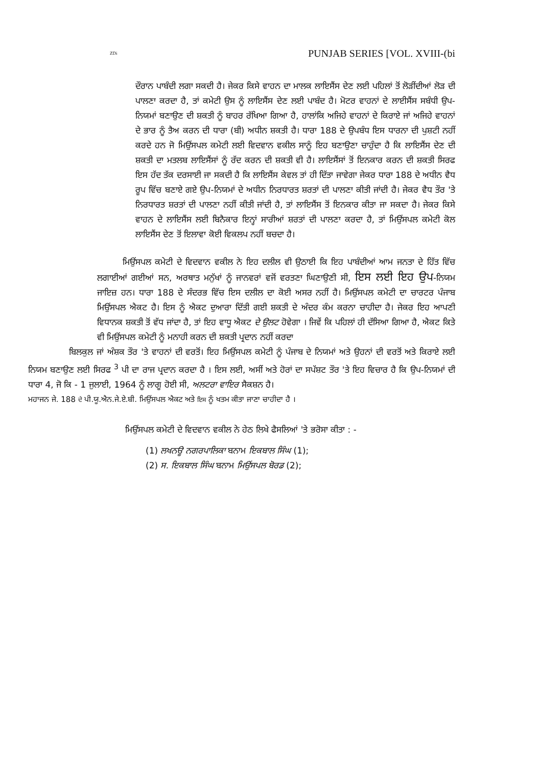ZDi PUNJAB SERIES [VOL. XVIII-(bi
ਦੌਰਾਨ ਪਾਬੰਦੀ ਲਗਾ ਸਕਦੀ ਹੈ। ਜੇਕਰ ਕਿਸੇ ਵਾਹਨ ਦਾ ਮਾਲਕ ਲਾਇਸੈਂਸ ਦੇਣ ਲਈ ਪਹਿਲਾਂ ਤੋਂ ਲੋੜੀਂਦੀਆਂ ਲੋੜ ਦੀ ਪਾਲਣਾ ਕਰਦਾ ਹੈ, ਤਾਂ ਕਮੇਟੀ ਉਸ ਨੂੰ ਲਾਇਸੈਂਸ ਦੇਣ ਲਈ ਪਾਬੰਦ ਹੈ। ਮੋਟਰ ਵਾਹਨਾਂ ਦੇ ਲਾਈਸੈਂਸ ਸਬੰਧੀ ਉਪ-ਨਿਯਮਾਂ ਬਣਾਉਣ ਦੀ ਸ਼ਕਤੀ ਨੂੰ ਬਾਹਰ ਰੱਖਿਆ ਗਿਆ ਹੈ, ਹਾਲਾਂਕਿ ਅਜਿਹੇ ਵਾਹਨਾਂ ਦੇ ਕਿਰਾਏ ਜਾਂ ਅਜਿਹੇ ਵਾਹਨਾਂ ਦੇ ਭਾਰ ਨੂੰ ਤੈਅ ਕਰਨ ਦੀ ਧਾਰਾ (ਬੀ) ਅਧੀਨ ਸ਼ਕਤੀ ਹੈ। ਧਾਰਾ 188 ਦੇ ਉਪਬੰਧ ਇਸ ਧਾਰਨਾ ਦੀ ਪੁਸ਼ਟੀ ਨਹੀਂ ਕਰਦੇ ਹਨ ਜੋ ਮਿਉਂਸਪਲ ਕਮੇਟੀ ਲਈ ਵਿਦਵਾਨ ਵਕੀਲ ਸਾਨੂੰ ਇਹ ਬਣਾਉਣਾ ਚਾਹੁੰਦਾ ਹੈ ਕਿ ਲਾਇਸੈਂਸ ਦੇਣ ਦੀ ਸ਼ਕਤੀ ਦਾ ਮਤਲਬ ਲਾਇਸੈਂਸਾਂ ਨੂੰ ਰੱਦ ਕਰਨ ਦੀ ਸ਼ਕਤੀ ਵੀ ਹੈ। ਲਾਇਸੈਂਸਾਂ ਤੋਂ ਇਨਕਾਰ ਕਰਨ ਦੀ ਸ਼ਕਤੀ ਸਿਰਫ ਇਸ ਹੱਦ ਤੱਕ ਦਰਸਾਈ ਜਾ ਸਕਦੀ ਹੈ ਕਿ ਲਾਇਸੈਂਸ ਕੇਵਲ ਤਾਂ ਹੀ ਦਿੱਤਾ ਜਾਵੇਗਾ ਜੇਕਰ ਧਾਰਾ 188 ਦੇ ਅਧੀਨ ਵੈਧ ਰੂਪ ਵਿੱਚ ਬਣਾਏ ਗਏ ਉਪ-ਨਿਯਮਾਂ ਦੇ ਅਧੀਨ ਨਿਰਧਾਰਤ ਸ਼ਰਤਾਂ ਦੀ ਪਾਲਣਾ ਕੀਤੀ ਜਾਂਦੀ ਹੈ। ਜੇਕਰ ਵੈਧ ਤੌਰ 'ਤੇ ਨਿਰਧਾਰਤ ਸ਼ਰਤਾਂ ਦੀ ਪਾਲਣਾ ਨਹੀਂ ਕੀਤੀ ਜਾਂਦੀ ਹੈ, ਤਾਂ ਲਾਇਸੈਂਸ ਤੋਂ ਇਨਕਾਰ ਕੀਤਾ ਜਾ ਸਕਦਾ ਹੈ। ਜੇਕਰ ਕਿਸੇ ਵਾਹਨ ਦੇ ਲਾਇਸੈਂਸ ਲਈ ਬਿਨੈਕਾਰ ਇਨ੍ਹਾਂ ਸਾਰੀਆਂ ਸ਼ਰਤਾਂ ਦੀ ਪਾਲਣਾ ਕਰਦਾ ਹੈ, ਤਾਂ ਮਿਉਂਸਪਲ ਕਮੇਟੀ ਕੋਲ ਲਾਇਸੈਂਸ ਦੇਣ ਤੋਂ ਇਲਾਵਾ ਕੋਈ ਵਿਕਲਪ ਨਹੀਂ ਬਚਦਾ ਹੈ।
ਮਿਉਂਸਪਲ ਕਮੇਟੀ ਦੇ ਵਿਦਵਾਨ ਵਕੀਲ ਨੇ ਇਹ ਦਲੀਲ ਵੀ ਉਠਾਈ ਕਿ ਇਹ ਪਾਬੰਦੀਆਂ ਆਮ ਜਨਤਾ ਦੇ ਹਿੱਤ ਵਿੱਚ ਲਗਾਈਆਂ ਗਈਆਂ ਸਨ, ਅਰਥਾਤ ਮਨੁੱਖਾਂ ਨੂੰ ਜਾਨਵਰਾਂ ਵਜੋਂ ਵਰਤਣਾ ਘਿਣਾਉਣੀ ਸੀ, ਇਸ ਲਈ ਇਹ ਉਪ-ਨਿਯਮ ਜਾਇਜ਼ ਹਨ। ਧਾਰਾ 188 ਦੇ ਸੰਦਰਭ ਵਿੱਚ ਇਸ ਦਲੀਲ ਦਾ ਕੋਈ ਅਸਰ ਨਹੀਂ ਹੈ। ਮਿਉਂਸਪਲ ਕਮੇਟੀ ਦਾ ਚਾਰਟਰ ਪੰਜਾਬ ਮਿਉਂਸਪਲ ਐਕਟ ਹੈ। ਇਸ ਨੂੰ ਐਕਟ ਦੁਆਰਾ ਦਿੱਤੀ ਗਈ ਸ਼ਕਤੀ ਦੇ ਅੰਦਰ ਕੰਮ ਕਰਨਾ ਚਾਹੀਦਾ ਹੈ। ਜੇਕਰ ਇਹ ਆਪਣੀ ਵਿਧਾਨਕ ਸ਼ਕਤੀ ਤੋਂ ਵੱਧ ਜਾਂਦਾ ਹੈ, ਤਾਂ ਇਹ ਵਾਧੂ ਐਕਟ ਦੇ ਉਲਟ ਹੋਵੇਗਾ । ਜਿਵੇਂ ਕਿ ਪਹਿਲਾਂ ਹੀ ਦੱਸਿਆ ਗਿਆ ਹੈ, ਐਕਟ ਕਿਤੇ ਵੀ ਮਿਉਂਸਪਲ ਕਮੇਟੀ ਨੂੰ ਮਨਾਹੀ ਕਰਨ ਦੀ ਸ਼ਕਤੀ ਪ੍ਰਦਾਨ ਨਹੀਂ ਕਰਦਾ
ਬਿਲਕੁਲ ਜਾਂ ਅੰਸ਼ਕ ਤੌਰ 'ਤੇ ਵਾਹਨਾਂ ਦੀ ਵਰਤੋਂ। ਇਹ ਮਿਉਂਸਪਲ ਕਮੇਟੀ ਨੂੰ ਪੰਜਾਬ ਦੇ ਨਿਯਮਾਂ ਅਤੇ ਉਹਨਾਂ ਦੀ ਵਰਤੋਂ ਅਤੇ ਕਿਰਾਏ ਲਈ ਨਿਯਮ ਬਣਾਉਣ ਲਈ ਸਿਰਫ <sup>3</sup> ਪੀ ਦਾ ਰਾਜ ਪ੍ਰਦਾਨ ਕਰਦਾ ਹੈ । ਇਸ ਲਈ, ਅਸੀਂ ਅਤੇ ਹੋਰਾਂ ਦਾ ਸਪੱਸ਼ਟ ਤੌਰ 'ਤੇ ਇਹ ਵਿਚਾਰ ਹੈ ਕਿ ਉਪ-ਨਿਯਮਾਂ ਦੀ ਧਾਰਾ 4, ਜੋ ਕਿ - 1 ਜੁਲਾਈ, 1964 ਨੂੰ ਲਾਗੂ ਹੋਈ ਸੀ, ਅਲਟਰਾ ਵਾਇਰ ਸੈਕਸ਼ਨ ਹੈ।
ਮਹਾਜਨ ਜੇ. 188 ਦੇ ਪੀ.ਯੂ.ਐਨ.ਜੇ.ਏ.ਬੀ. ਮਿਉਂਸਪਲ ਐਕਟ ਅਤੇ ਇਸ ਨੂੰ ਖਤਮ ਕੀਤਾ ਜਾਣਾ ਚਾਹੀਦਾ ਹੈ ।
ਮਿਉਂਸਪਲ ਕਮੇਟੀ ਦੇ ਵਿਦਵਾਨ ਵਕੀਲ ਨੇ ਹੇਠ ਲਿਖੇ ਫੈਸਲਿਆਂ 'ਤੇ ਭਰੋਸਾ ਕੀਤਾ : -
(1) ਲਖਨਊ ਨਗਰਪਾਲਿਕਾ ਬਨਾਮ ਇਕਬਾਲ ਸਿੰਘ (1);
(2) ਸ. ਇਕਬਾਲ ਸਿੰਘ ਬਨਾਮ ਮਿਉਂਸਪਲ ਬੋਰਡ (2);